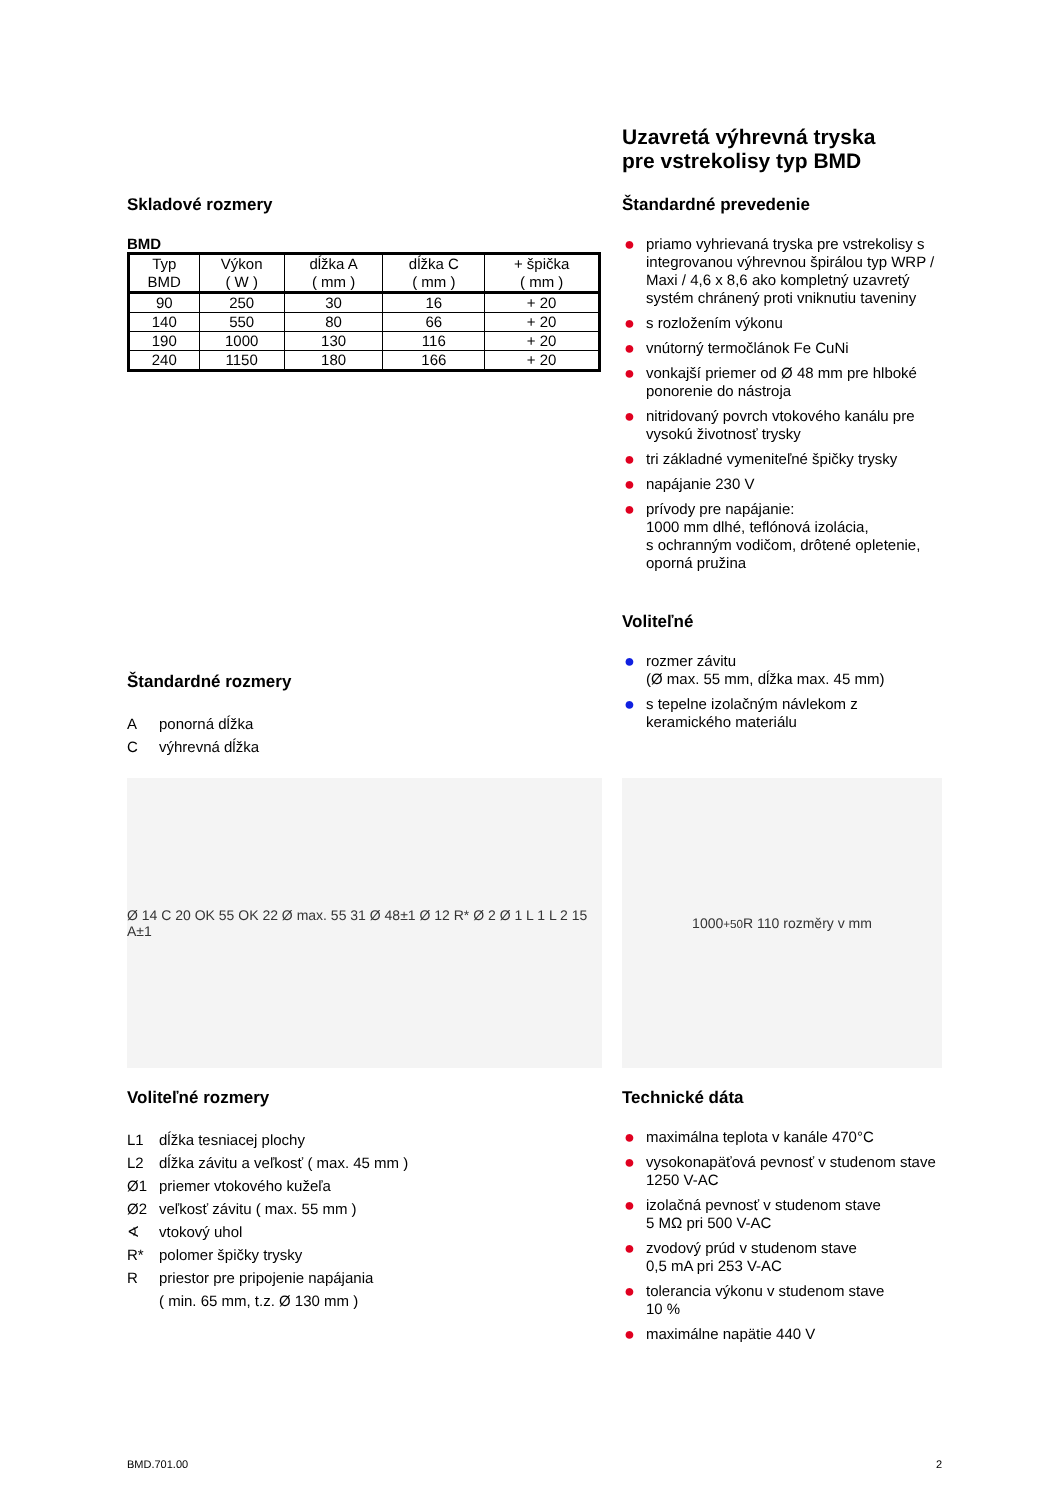Uzavretá výhrevná tryska
pre vstrekolisy typ BMD
Skladové rozmery
BMD
| Typ BMD | Výkon ( W ) | dĺžka A ( mm ) | dĺžka C ( mm ) | + špička ( mm ) |
| --- | --- | --- | --- | --- |
| 90 | 250 | 30 | 16 | + 20 |
| 140 | 550 | 80 | 66 | + 20 |
| 190 | 1000 | 130 | 116 | + 20 |
| 240 | 1150 | 180 | 166 | + 20 |
Štandardné rozmery
Aponorná dĺžka
Cvýhrevná dĺžka
Štandardné prevedenie
● priamo vyhrievaná tryska pre vstrekolisy s integrovanou výhrevnou špirálou typ WRP / Maxi / 4,6 x 8,6 ako kompletný uzavretý systém chránený proti vniknutiu taveniny
● s rozložením výkonu
● vnútorný termočlánok Fe CuNi
● vonkajší priemer od Ø 48 mm pre hlboké ponorenie do nástroja
● nitridovaný povrch vtokového kanálu pre vysokú životnosť trysky
● tri základné vymeniteľné špičky trysky
● napájanie 230 V
● prívody pre napájanie:
1000 mm dlhé, teflónová izolácia,
s ochranným vodičom, drôtené opletenie, oporná pružina
Voliteľné
● rozmer závitu
(Ø max. 55 mm, dĺžka max. 45 mm)
● s tepelne izolačným návlekom z keramického materiálu
Ø 14 C 20 OK 55 OK 22 Ø max. 55 31 Ø 48±1 Ø 12 R* Ø 2 Ø 1 L 1 L 2 15 A±1
1000<sup>+50</sup> R 110 rozměry v mm
Voliteľné rozmery
L1 dĺžka tesniacej plochy
L2 dĺžka závitu a veľkosť ( max. 45 mm )
Ø1 priemer vtokového kužeľa
Ø2 veľkosť závitu ( max. 55 mm )
∢ vtokový uhol
R* polomer špičky trysky
Rpriestor pre pripojenie napájania
( min. 65 mm, t.z. Ø 130 mm )
Technické dáta
● maximálna teplota v kanále 470°C
● vysokonapäťová pevnosť v studenom stave 1250 V-AC
● izolačná pevnosť v studenom stave
5 MΩ pri 500 V-AC
● zvodový prúd v studenom stave
0,5 mA pri 253 V-AC
● tolerancia výkonu v studenom stave
10 %
● maximálne napätie 440 V
BMD.701.00 2